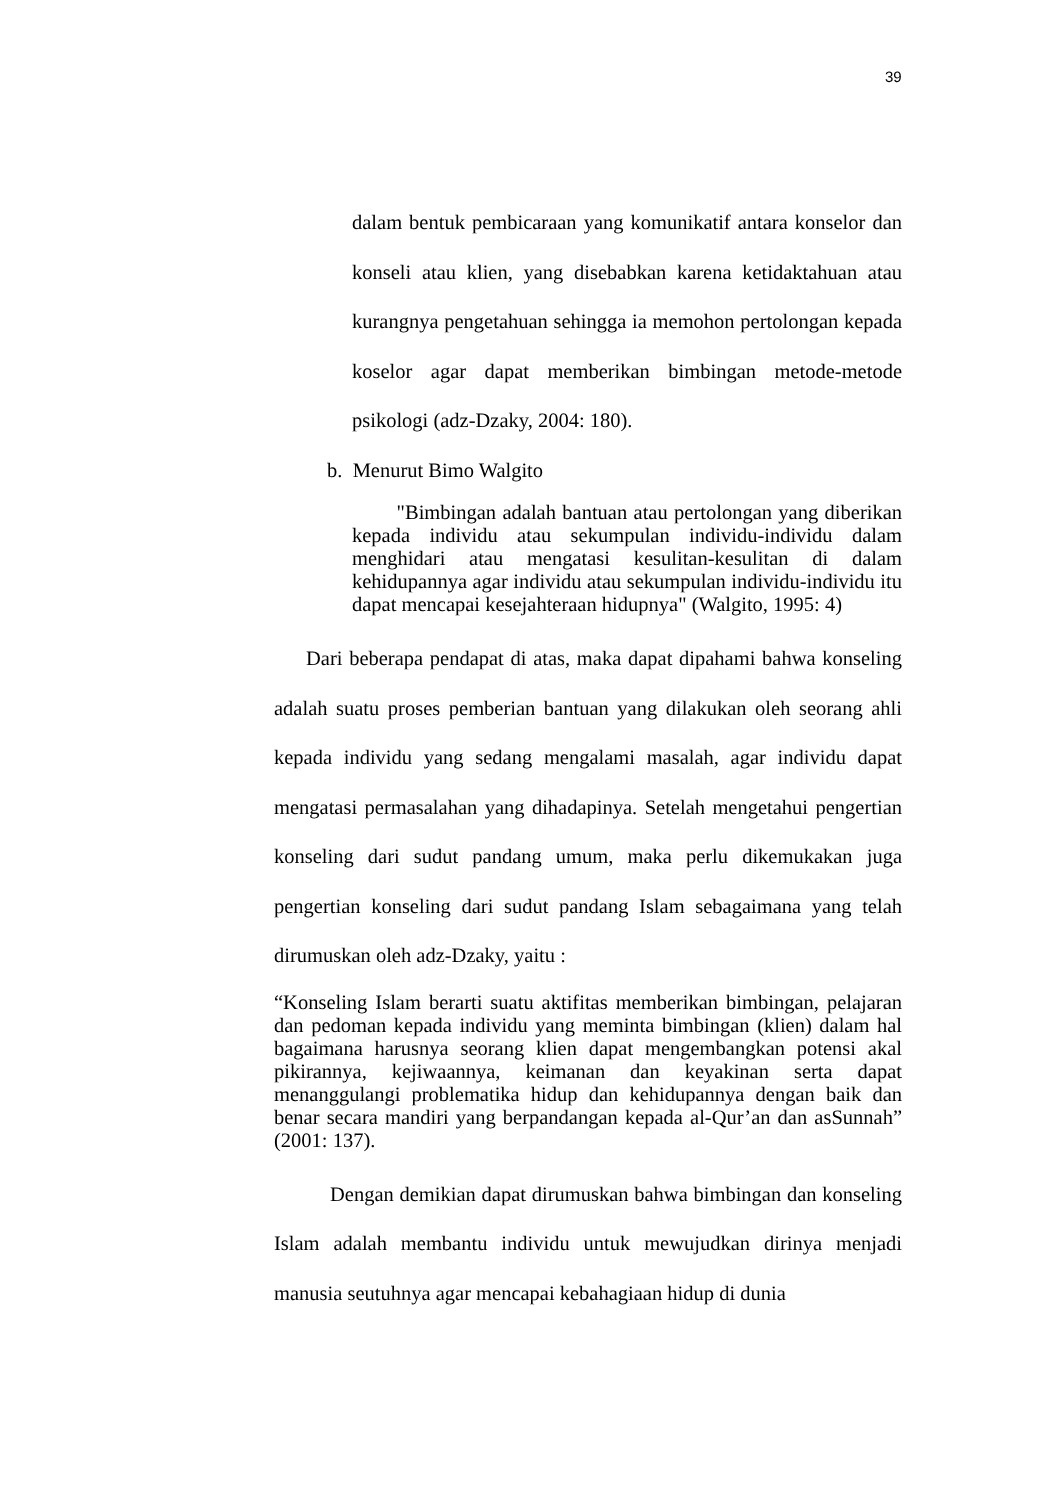39
dalam bentuk pembicaraan yang komunikatif antara konselor dan konseli atau klien, yang disebabkan karena ketidaktahuan atau kurangnya pengetahuan sehingga ia memohon pertolongan kepada koselor agar dapat memberikan bimbingan metode-metode psikologi (adz-Dzaky, 2004: 180).
b. Menurut Bimo Walgito
"Bimbingan adalah bantuan atau pertolongan yang diberikan kepada individu atau sekumpulan individu-individu dalam menghidari atau mengatasi kesulitan-kesulitan di dalam kehidupannya agar individu atau sekumpulan individu-individu itu dapat mencapai kesejahteraan hidupnya" (Walgito, 1995: 4)
Dari beberapa pendapat di atas, maka dapat dipahami bahwa konseling adalah suatu proses pemberian bantuan yang dilakukan oleh seorang ahli kepada individu yang sedang mengalami masalah, agar individu dapat mengatasi permasalahan yang dihadapinya. Setelah mengetahui pengertian konseling dari sudut pandang umum, maka perlu dikemukakan juga pengertian konseling dari sudut pandang Islam sebagaimana yang telah dirumuskan oleh adz-Dzaky, yaitu :
“Konseling Islam berarti suatu aktifitas memberikan bimbingan, pelajaran dan pedoman kepada individu yang meminta bimbingan (klien) dalam hal bagaimana harusnya seorang klien dapat mengembangkan potensi akal pikirannya, kejiwaannya, keimanan dan keyakinan serta dapat menanggulangi problematika hidup dan kehidupannya dengan baik dan benar secara mandiri yang berpandangan kepada al-Qur’an dan asSunnah” (2001: 137).
Dengan demikian dapat dirumuskan bahwa bimbingan dan konseling Islam adalah membantu individu untuk mewujudkan dirinya menjadi manusia seutuhnya agar mencapai kebahagiaan hidup di dunia